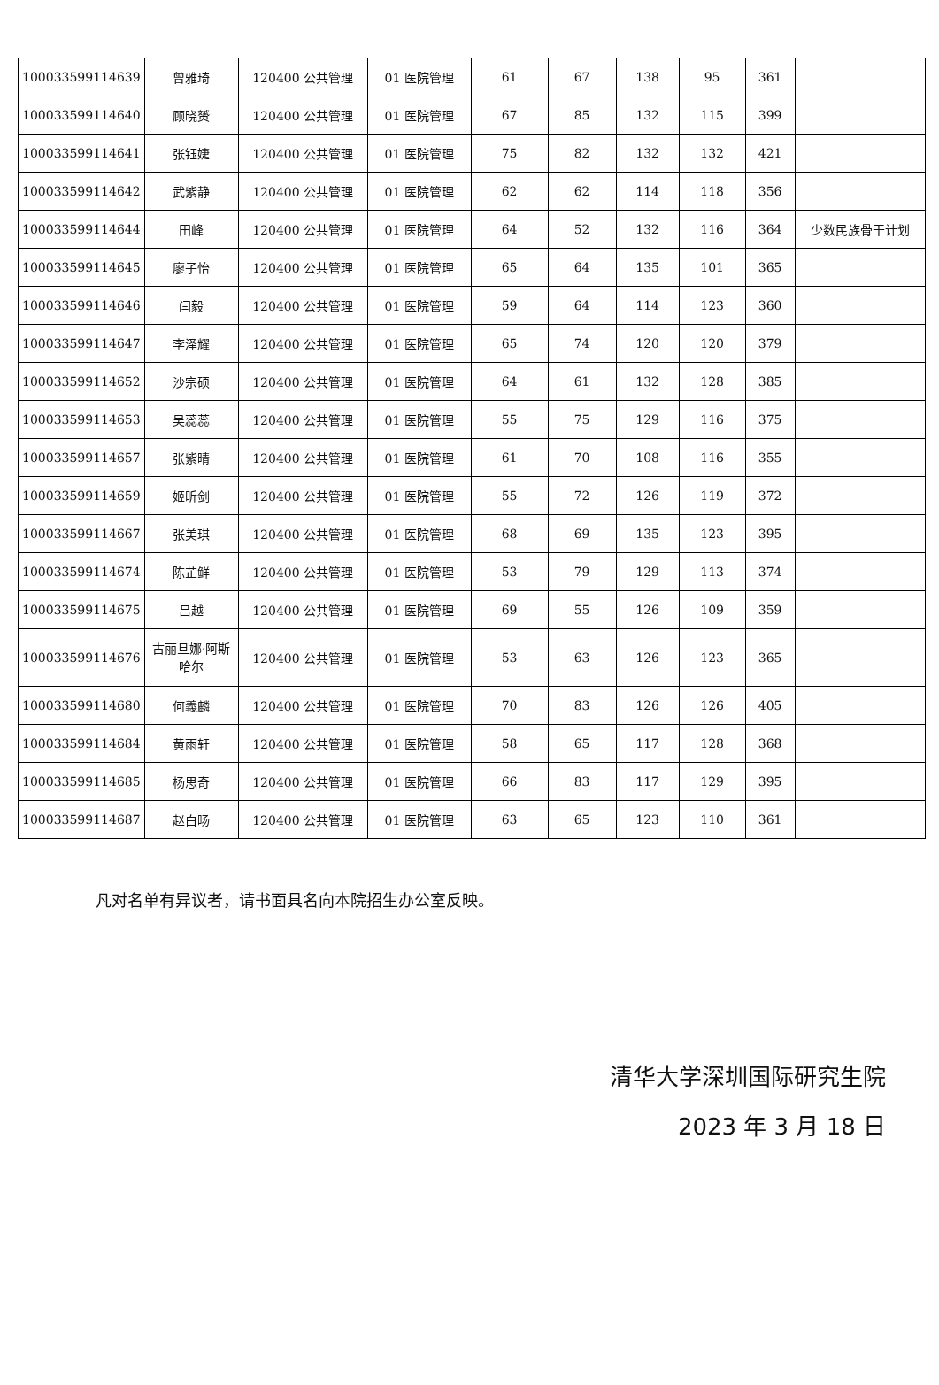| 100033599114639 | 曾雅琦 | 120400 公共管理 | 01 医院管理 | 61 | 67 | 138 | 95 | 361 | |
| 100033599114640 | 顾晓赟 | 120400 公共管理 | 01 医院管理 | 67 | 85 | 132 | 115 | 399 | |
| 100033599114641 | 张钰婕 | 120400 公共管理 | 01 医院管理 | 75 | 82 | 132 | 132 | 421 | |
| 100033599114642 | 武紫静 | 120400 公共管理 | 01 医院管理 | 62 | 62 | 114 | 118 | 356 | |
| 100033599114644 | 田峰 | 120400 公共管理 | 01 医院管理 | 64 | 52 | 132 | 116 | 364 | 少数民族骨干计划 |
| 100033599114645 | 廖子怡 | 120400 公共管理 | 01 医院管理 | 65 | 64 | 135 | 101 | 365 | |
| 100033599114646 | 闫毅 | 120400 公共管理 | 01 医院管理 | 59 | 64 | 114 | 123 | 360 | |
| 100033599114647 | 李泽耀 | 120400 公共管理 | 01 医院管理 | 65 | 74 | 120 | 120 | 379 | |
| 100033599114652 | 沙宗硕 | 120400 公共管理 | 01 医院管理 | 64 | 61 | 132 | 128 | 385 | |
| 100033599114653 | 吴蕊蕊 | 120400 公共管理 | 01 医院管理 | 55 | 75 | 129 | 116 | 375 | |
| 100033599114657 | 张紫晴 | 120400 公共管理 | 01 医院管理 | 61 | 70 | 108 | 116 | 355 | |
| 100033599114659 | 姬昕剑 | 120400 公共管理 | 01 医院管理 | 55 | 72 | 126 | 119 | 372 | |
| 100033599114667 | 张美琪 | 120400 公共管理 | 01 医院管理 | 68 | 69 | 135 | 123 | 395 | |
| 100033599114674 | 陈芷鲜 | 120400 公共管理 | 01 医院管理 | 53 | 79 | 129 | 113 | 374 | |
| 100033599114675 | 吕越 | 120400 公共管理 | 01 医院管理 | 69 | 55 | 126 | 109 | 359 | |
| 100033599114676 | 古丽旦娜·阿斯哈尔 | 120400 公共管理 | 01 医院管理 | 53 | 63 | 126 | 123 | 365 | |
| 100033599114680 | 何義麟 | 120400 公共管理 | 01 医院管理 | 70 | 83 | 126 | 126 | 405 | |
| 100033599114684 | 黄雨轩 | 120400 公共管理 | 01 医院管理 | 58 | 65 | 117 | 128 | 368 | |
| 100033599114685 | 杨思奇 | 120400 公共管理 | 01 医院管理 | 66 | 83 | 117 | 129 | 395 | |
| 100033599114687 | 赵白旸 | 120400 公共管理 | 01 医院管理 | 63 | 65 | 123 | 110 | 361 | |
凡对名单有异议者，请书面具名向本院招生办公室反映。
清华大学深圳国际研究生院
2023 年 3 月 18 日